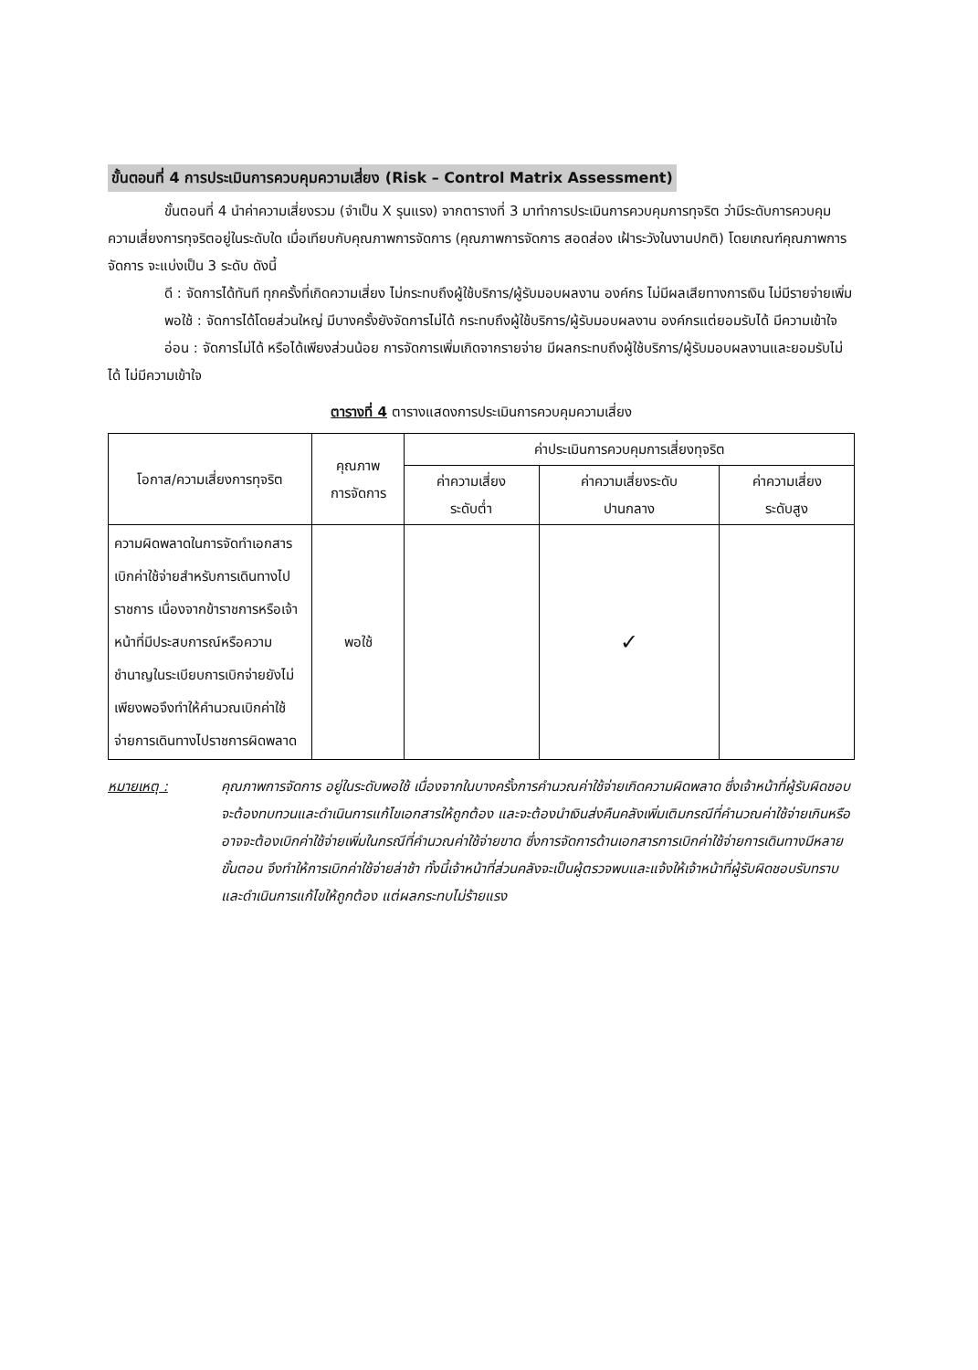ขั้นตอนที่ 4 การประเมินการควบคุมความเสี่ยง (Risk – Control Matrix Assessment)
ขั้นตอนที่ 4 นำค่าความเสี่ยงรวม (จำเป็น X รุนแรง) จากตารางที่ 3 มาทำการประเมินการควบคุมการทุจริต ว่ามีระดับการควบคุมความเสี่ยงการทุจริตอยู่ในระดับใด เมื่อเทียบกับคุณภาพการจัดการ (คุณภาพการจัดการ สอดส่อง เฝ้าระวังในงานปกติ) โดยเกณฑ์คุณภาพการจัดการ จะแบ่งเป็น 3 ระดับ ดังนี้
ดี : จัดการได้ทันที ทุกครั้งที่เกิดความเสี่ยง ไม่กระทบถึงผู้ใช้บริการ/ผู้รับมอบผลงาน องค์กร ไม่มีผลเสียทางการเงิน ไม่มีรายจ่ายเพิ่ม
พอใช้ : จัดการได้โดยส่วนใหญ่ มีบางครั้งยังจัดการไม่ได้ กระทบถึงผู้ใช้บริการ/ผู้รับมอบผลงาน องค์กรแต่ยอมรับได้ มีความเข้าใจ
อ่อน : จัดการไม่ได้ หรือได้เพียงส่วนน้อย การจัดการเพิ่มเกิดจากรายจ่าย มีผลกระทบถึงผู้ใช้บริการ/ผู้รับมอบผลงานและยอมรับไม่ได้ ไม่มีความเข้าใจ
ตารางที่ 4 ตารางแสดงการประเมินการควบคุมความเสี่ยง
| โอกาส/ความเสี่ยงการทุจริต | คุณภาพ การจัดการ | ค่าประเมินการควบคุมการเสี่ยงทุจริต | | |
| --- | --- | --- | --- | --- |
| | | ค่าความเสี่ยง ระดับต่ำ | ค่าความเสี่ยงระดับ ปานกลาง | ค่าความเสี่ยง ระดับสูง |
| ความผิดพลาดในการจัดทำเอกสารเบิกค่าใช้จ่ายสำหรับการเดินทางไปราชการ เนื่องจากข้าราชการหรือเจ้าหน้าที่มีประสบการณ์หรือความชำนาญในระเบียบการเบิกจ่ายยังไม่เพียงพอจึงทำให้คำนวณเบิกค่าใช้จ่ายการเดินทางไปราชการผิดพลาด | พอใช้ | | ✓ | |
หมายเหตุ : คุณภาพการจัดการ อยู่ในระดับพอใช้ เนื่องจากในบางครั้งการคำนวณค่าใช้จ่ายเกิดความผิดพลาด ซึ่งเจ้าหน้าที่ผู้รับผิดชอบจะต้องทบทวนและดำเนินการแก้ไขเอกสารให้ถูกต้อง และจะต้องนำเงินส่งคืนคลังเพิ่มเติมกรณีที่คำนวณค่าใช้จ่ายเกินหรืออาจจะต้องเบิกค่าใช้จ่ายเพิ่มในกรณีที่คำนวณค่าใช้จ่ายขาด ซึ่งการจัดการด้านเอกสารการเบิกค่าใช้จ่ายการเดินทางมีหลายขั้นตอน จึงทำให้การเบิกค่าใช้จ่ายล่าช้า ทั้งนี้เจ้าหน้าที่ส่วนคลังจะเป็นผู้ตรวจพบและแจ้งให้เจ้าหน้าที่ผู้รับผิดชอบรับทราบและดำเนินการแก้ไขให้ถูกต้อง แต่ผลกระทบไม่ร้ายแรง